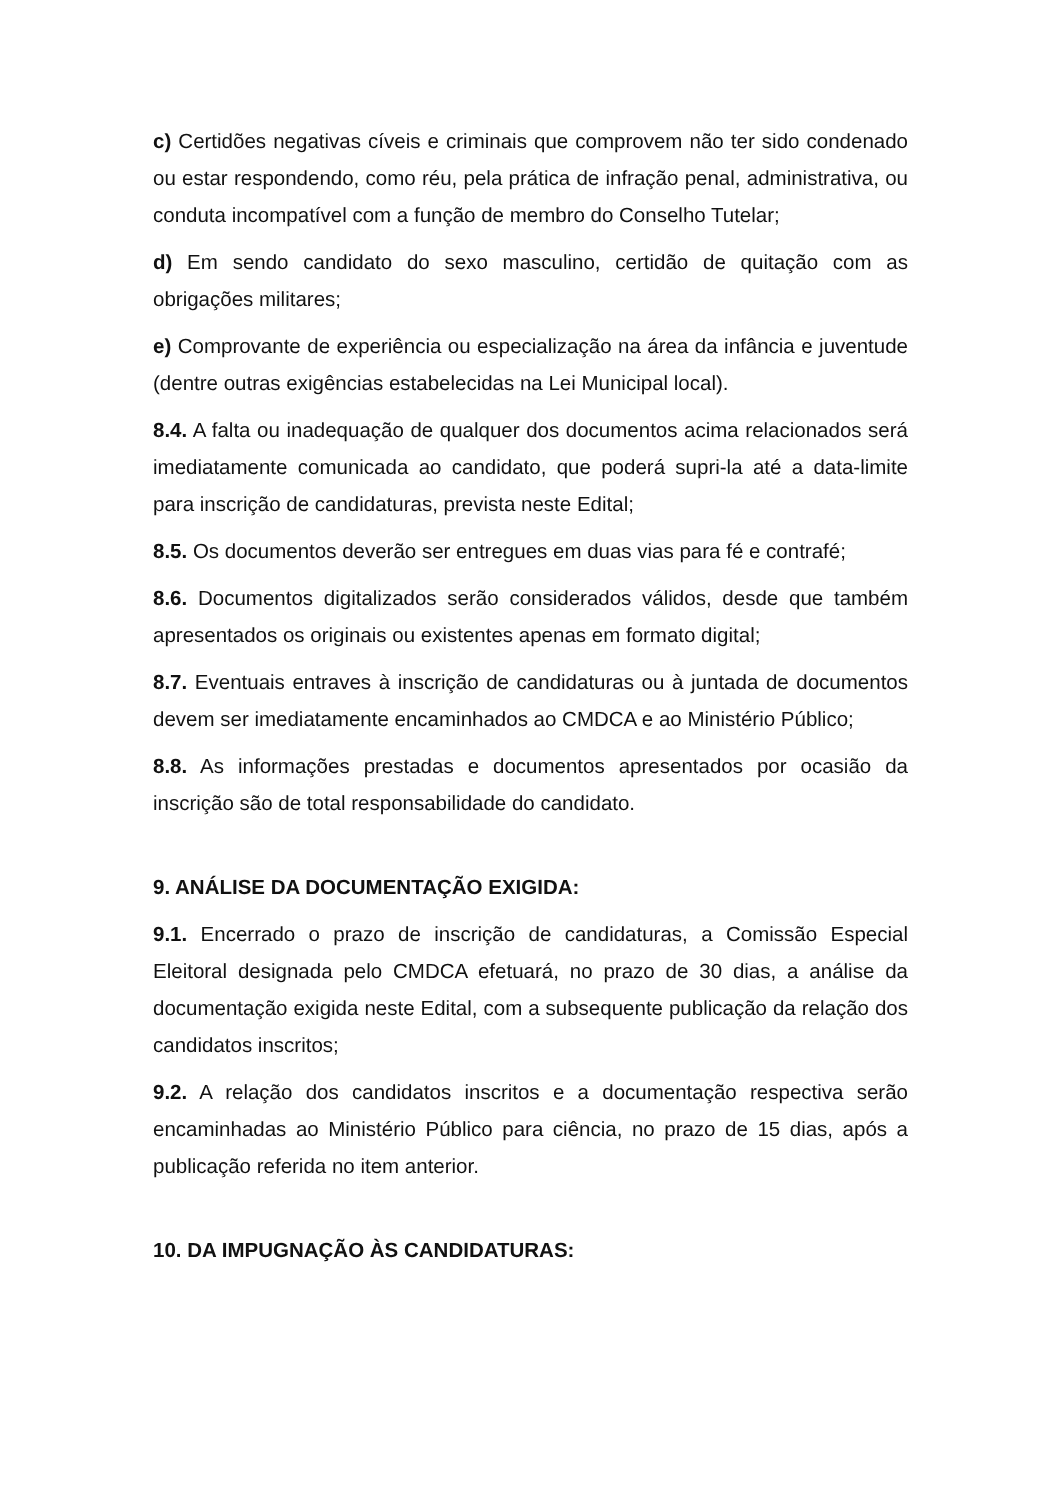c) Certidões negativas cíveis e criminais que comprovem não ter sido condenado ou estar respondendo, como réu, pela prática de infração penal, administrativa, ou conduta incompatível com a função de membro do Conselho Tutelar;
d) Em sendo candidato do sexo masculino, certidão de quitação com as obrigações militares;
e) Comprovante de experiência ou especialização na área da infância e juventude (dentre outras exigências estabelecidas na Lei Municipal local).
8.4. A falta ou inadequação de qualquer dos documentos acima relacionados será imediatamente comunicada ao candidato, que poderá supri-la até a data-limite para inscrição de candidaturas, prevista neste Edital;
8.5. Os documentos deverão ser entregues em duas vias para fé e contrafé;
8.6. Documentos digitalizados serão considerados válidos, desde que também apresentados os originais ou existentes apenas em formato digital;
8.7. Eventuais entraves à inscrição de candidaturas ou à juntada de documentos devem ser imediatamente encaminhados ao CMDCA e ao Ministério Público;
8.8. As informações prestadas e documentos apresentados por ocasião da inscrição são de total responsabilidade do candidato.
9. ANÁLISE DA DOCUMENTAÇÃO EXIGIDA:
9.1. Encerrado o prazo de inscrição de candidaturas, a Comissão Especial Eleitoral designada pelo CMDCA efetuará, no prazo de 30 dias, a análise da documentação exigida neste Edital, com a subsequente publicação da relação dos candidatos inscritos;
9.2. A relação dos candidatos inscritos e a documentação respectiva serão encaminhadas ao Ministério Público para ciência, no prazo de 15 dias, após a publicação referida no item anterior.
10. DA IMPUGNAÇÃO ÀS CANDIDATURAS: